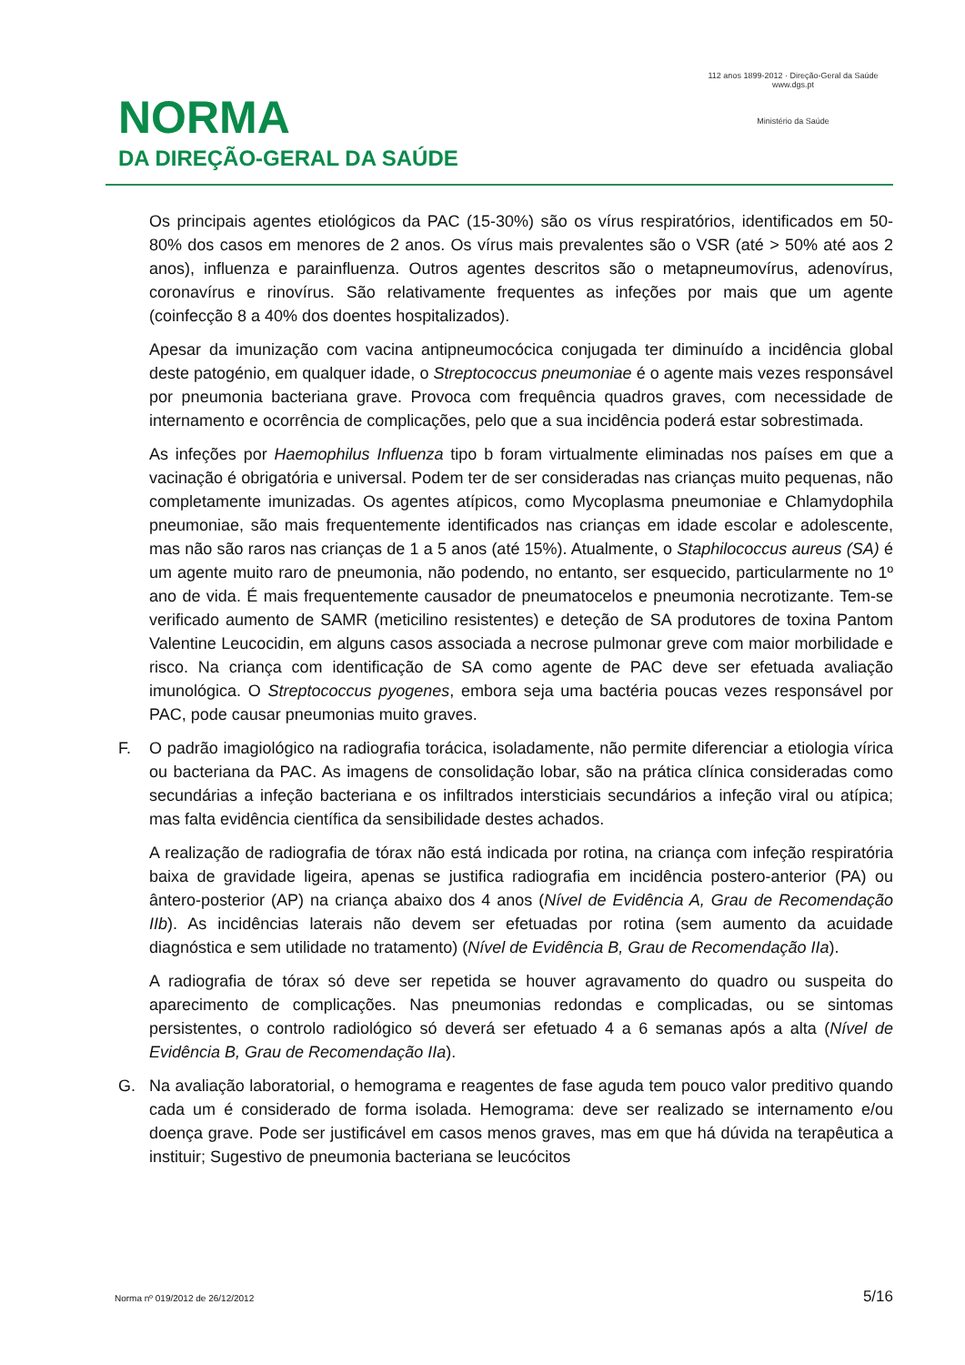NORMA
DA DIREÇÃO-GERAL DA SAÚDE
112 anos 1899-2012 · Direção-Geral da Saúde
www.dgs.pt
Ministério da Saúde
Os principais agentes etiológicos da PAC (15-30%) são os vírus respiratórios, identificados em 50-80% dos casos em menores de 2 anos. Os vírus mais prevalentes são o VSR (até > 50% até aos 2 anos), influenza e parainfluenza. Outros agentes descritos são o metapneumovírus, adenovírus, coronavírus e rinovírus. São relativamente frequentes as infeções por mais que um agente (coinfecção 8 a 40% dos doentes hospitalizados).
Apesar da imunização com vacina antipneumocócica conjugada ter diminuído a incidência global deste patogénio, em qualquer idade, o Streptococcus pneumoniae é o agente mais vezes responsável por pneumonia bacteriana grave. Provoca com frequência quadros graves, com necessidade de internamento e ocorrência de complicações, pelo que a sua incidência poderá estar sobrestimada.
As infeções por Haemophilus Influenza tipo b foram virtualmente eliminadas nos países em que a vacinação é obrigatória e universal. Podem ter de ser consideradas nas crianças muito pequenas, não completamente imunizadas. Os agentes atípicos, como Mycoplasma pneumoniae e Chlamydophila pneumoniae, são mais frequentemente identificados nas crianças em idade escolar e adolescente, mas não são raros nas crianças de 1 a 5 anos (até 15%). Atualmente, o Staphilococcus aureus (SA) é um agente muito raro de pneumonia, não podendo, no entanto, ser esquecido, particularmente no 1º ano de vida. É mais frequentemente causador de pneumatocelos e pneumonia necrotizante. Tem-se verificado aumento de SAMR (meticilino resistentes) e deteção de SA produtores de toxina Pantom Valentine Leucocidin, em alguns casos associada a necrose pulmonar greve com maior morbilidade e risco. Na criança com identificação de SA como agente de PAC deve ser efetuada avaliação imunológica. O Streptococcus pyogenes, embora seja uma bactéria poucas vezes responsável por PAC, pode causar pneumonias muito graves.
F. O padrão imagiológico na radiografia torácica, isoladamente, não permite diferenciar a etiologia vírica ou bacteriana da PAC. As imagens de consolidação lobar, são na prática clínica consideradas como secundárias a infeção bacteriana e os infiltrados intersticiais secundários a infeção viral ou atípica; mas falta evidência científica da sensibilidade destes achados.
A realização de radiografia de tórax não está indicada por rotina, na criança com infeção respiratória baixa de gravidade ligeira, apenas se justifica radiografia em incidência postero-anterior (PA) ou ântero-posterior (AP) na criança abaixo dos 4 anos (Nível de Evidência A, Grau de Recomendação IIb). As incidências laterais não devem ser efetuadas por rotina (sem aumento da acuidade diagnóstica e sem utilidade no tratamento) (Nível de Evidência B, Grau de Recomendação IIa).
A radiografia de tórax só deve ser repetida se houver agravamento do quadro ou suspeita do aparecimento de complicações. Nas pneumonias redondas e complicadas, ou se sintomas persistentes, o controlo radiológico só deverá ser efetuado 4 a 6 semanas após a alta (Nível de Evidência B, Grau de Recomendação IIa).
G. Na avaliação laboratorial, o hemograma e reagentes de fase aguda tem pouco valor preditivo quando cada um é considerado de forma isolada. Hemograma: deve ser realizado se internamento e/ou doença grave. Pode ser justificável em casos menos graves, mas em que há dúvida na terapêutica a instituir; Sugestivo de pneumonia bacteriana se leucócitos
Norma nº 019/2012 de 26/12/2012 5/16